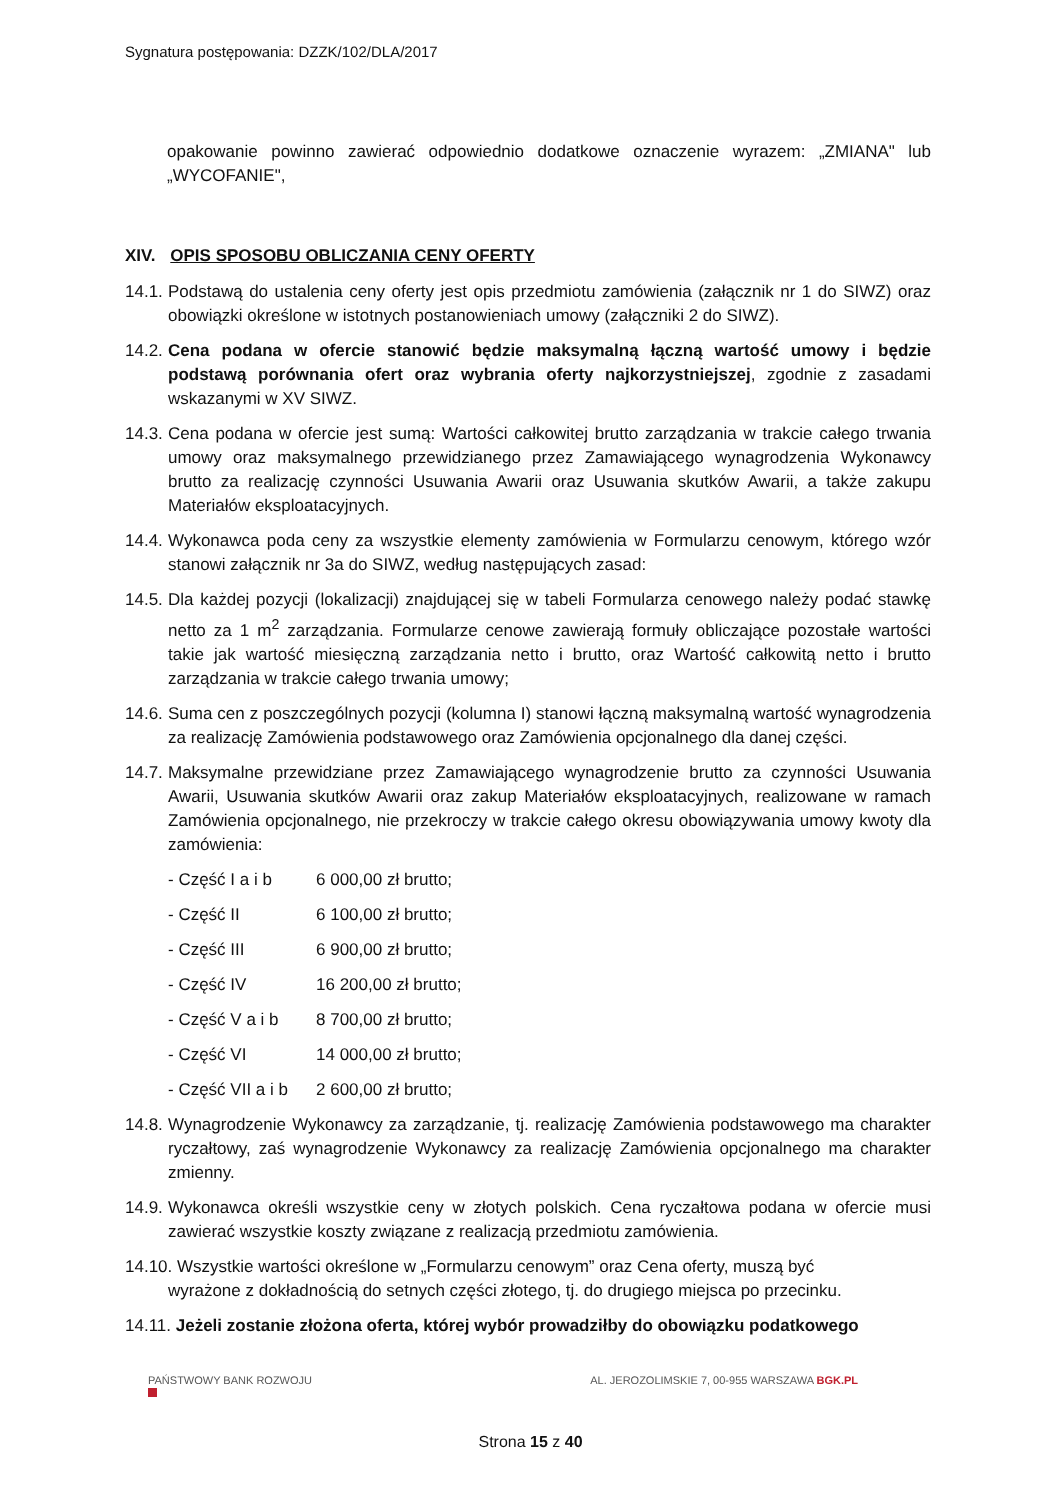Sygnatura postępowania: DZZK/102/DLA/2017
opakowanie powinno zawierać odpowiednio dodatkowe oznaczenie wyrazem: „ZMIANA" lub „WYCOFANIE",
XIV. OPIS SPOSOBU OBLICZANIA CENY OFERTY
14.1.
Podstawą do ustalenia ceny oferty jest opis przedmiotu zamówienia (załącznik nr 1 do SIWZ) oraz obowiązki określone w istotnych postanowieniach umowy (załączniki 2 do SIWZ).
14.2.
Cena podana w ofercie stanowić będzie maksymalną łączną wartość umowy i będzie podstawą porównania ofert oraz wybrania oferty najkorzystniejszej, zgodnie z zasadami wskazanymi w XV SIWZ.
14.3.
Cena podana w ofercie jest sumą: Wartości całkowitej brutto zarządzania w trakcie całego trwania umowy oraz maksymalnego przewidzianego przez Zamawiającego wynagrodzenia Wykonawcy brutto za realizację czynności Usuwania Awarii oraz Usuwania skutków Awarii, a także zakupu Materiałów eksploatacyjnych.
14.4.
Wykonawca poda ceny za wszystkie elementy zamówienia w Formularzu cenowym, którego wzór stanowi załącznik nr 3a do SIWZ, według następujących zasad:
14.5.
Dla każdej pozycji (lokalizacji) znajdującej się w tabeli Formularza cenowego należy podać stawkę netto za 1 m<sup>2</sup> zarządzania. Formularze cenowe zawierają formuły obliczające pozostałe wartości takie jak wartość miesięczną zarządzania netto i brutto, oraz Wartość całkowitą netto i brutto zarządzania w trakcie całego trwania umowy;
14.6.
Suma cen z poszczególnych pozycji (kolumna I) stanowi łączną maksymalną wartość wynagrodzenia za realizację Zamówienia podstawowego oraz Zamówienia opcjonalnego dla danej części.
14.7.
Maksymalne przewidziane przez Zamawiającego wynagrodzenie brutto za czynności Usuwania Awarii, Usuwania skutków Awarii oraz zakup Materiałów eksploatacyjnych, realizowane w ramach Zamówienia opcjonalnego, nie przekroczy w trakcie całego okresu obowiązywania umowy kwoty dla zamówienia:
- Część I a i b 6 000,00 zł brutto;
- Część II 6 100,00 zł brutto;
- Część III 6 900,00 zł brutto;
- Część IV 16 200,00 zł brutto;
- Część V a i b 8 700,00 zł brutto;
- Część VI 14 000,00 zł brutto;
- Część VII a i b 2 600,00 zł brutto;
14.8.
Wynagrodzenie Wykonawcy za zarządzanie, tj. realizację Zamówienia podstawowego ma charakter ryczałtowy, zaś wynagrodzenie Wykonawcy za realizację Zamówienia opcjonalnego ma charakter zmienny.
14.9.
Wykonawca określi wszystkie ceny w złotych polskich. Cena ryczałtowa podana w ofercie musi zawierać wszystkie koszty związane z realizacją przedmiotu zamówienia.
14.10. Wszystkie wartości określone w „Formularzu cenowym” oraz Cena oferty, muszą być
wyrażone z dokładnością do setnych części złotego, tj. do drugiego miejsca po przecinku.
14.11. Jeżeli zostanie złożona oferta, której wybór prowadziłby do obowiązku podatkowego
PAŃSTWOWY BANK ROZWOJU AL. JEROZOLIMSKIE 7, 00-955 WARSZAWA BGK.PL
Strona 15 z 40